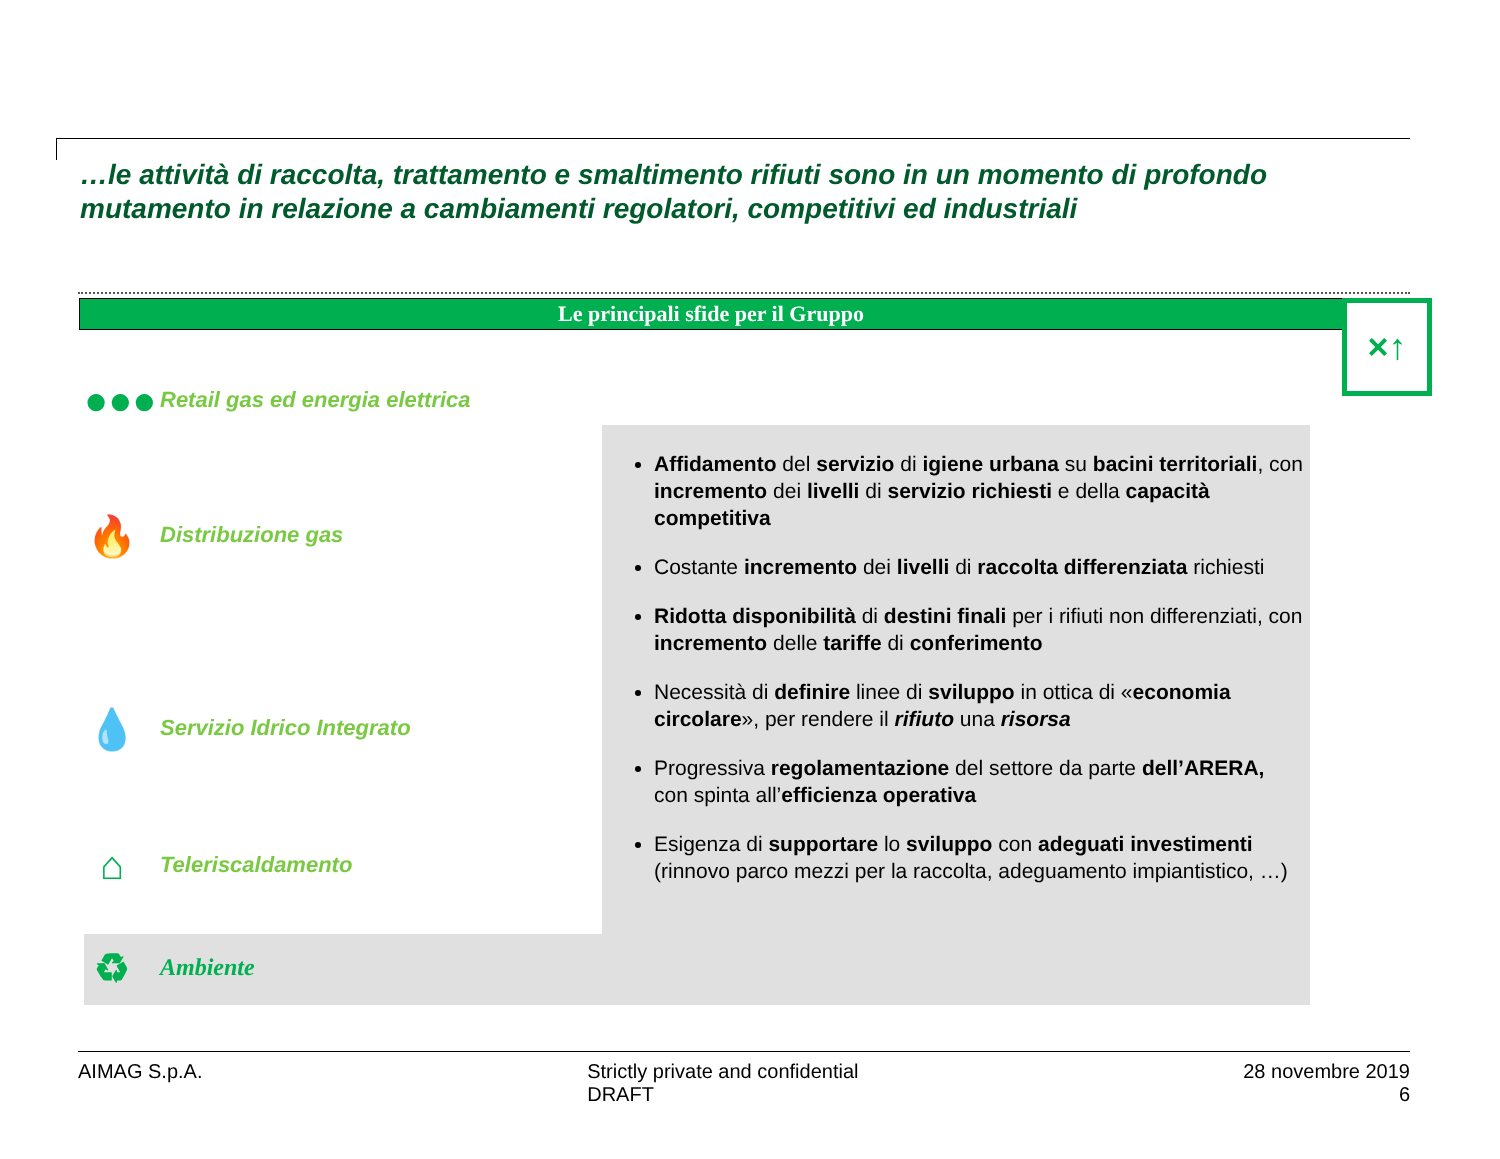…le attività di raccolta, trattamento e smaltimento rifiuti sono in un momento di profondo mutamento in relazione a cambiamenti regolatori, competitivi ed industriali
Le principali sfide per il Gruppo ×↑
●●● Retail gas ed energia elettrica
🔥 Distribuzione gas
💧 Servizio Idrico Integrato
⌂ Teleriscaldamento
♻ Ambiente
Affidamento del servizio di igiene urbana su bacini territoriali, con incremento dei livelli di servizio richiesti e della capacità competitiva
Costante incremento dei livelli di raccolta differenziata richiesti
Ridotta disponibilità di destini finali per i rifiuti non differenziati, con incremento delle tariffe di conferimento
Necessità di definire linee di sviluppo in ottica di «economia circolare», per rendere il rifiuto una risorsa
Progressiva regolamentazione del settore da parte dell’ARERA, con spinta all’efficienza operativa
Esigenza di supportare lo sviluppo con adeguati investimenti (rinnovo parco mezzi per la raccolta, adeguamento impiantistico, …)
AIMAG S.p.A. Strictly private and confidential
DRAFT
28 novembre 2019
6